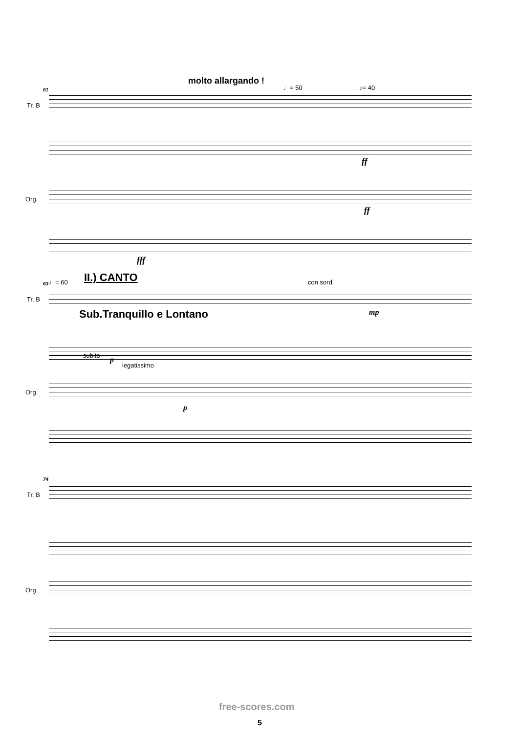molto allargando !
♩= 50 ♪= 40
61
Tr. B
Org.
ff
ff
fff
♩= 60 II.) CANTO con sord.
63
Tr. B
mp
Sub.Tranquillo e Lontano
subito p
legatissimo
Org.
p
74
Tr. B
Org.
free-scores.com
5